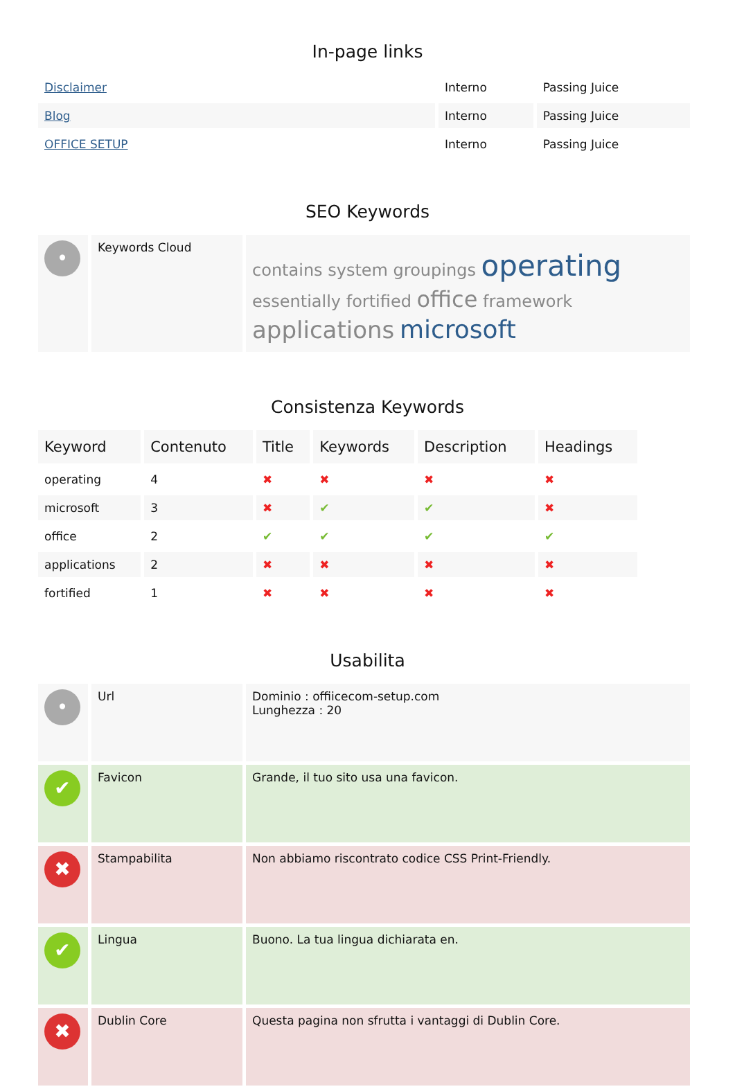In-page links
| Disclaimer | Interno | Passing Juice |
| Blog | Interno | Passing Juice |
| OFFICE SETUP | Interno | Passing Juice |
SEO Keywords
| • | Keywords Cloud | contains system groupings operating essentially fortified office framework applications microsoft |
Consistenza Keywords
| Keyword | Contenuto | Title | Keywords | Description | Headings |
| --- | --- | --- | --- | --- | --- |
| operating | 4 | ✖ | ✖ | ✖ | ✖ |
| microsoft | 3 | ✖ | ✔ | ✔ | ✖ |
| office | 2 | ✔ | ✔ | ✔ | ✔ |
| applications | 2 | ✖ | ✖ | ✖ | ✖ |
| fortified | 1 | ✖ | ✖ | ✖ | ✖ |
Usabilita
| • | Url | Dominio : offiicecom-setup.com Lunghezza : 20 |
| ✔ | Favicon | Grande, il tuo sito usa una favicon. |
| ✖ | Stampabilita | Non abbiamo riscontrato codice CSS Print-Friendly. |
| ✔ | Lingua | Buono. La tua lingua dichiarata en. |
| ✖ | Dublin Core | Questa pagina non sfrutta i vantaggi di Dublin Core. |